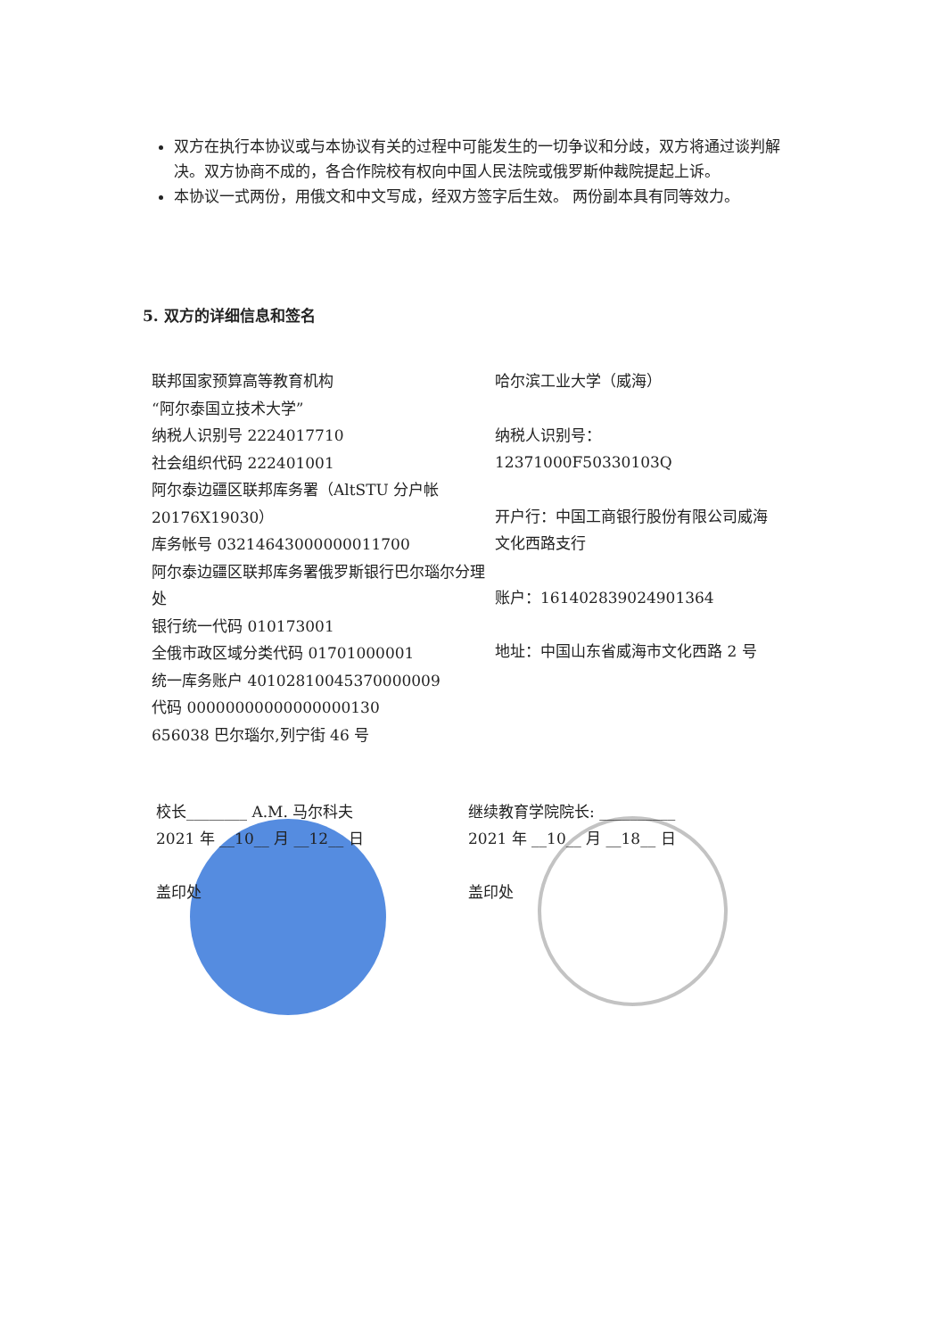双方在执行本协议或与本协议有关的过程中可能发生的一切争议和分歧，双方将通过谈判解决。双方协商不成的，各合作院校有权向中国人民法院或俄罗斯仲裁院提起上诉。
本协议一式两份，用俄文和中文写成，经双方签字后生效。 两份副本具有同等效力。
5. 双方的详细信息和签名
联邦国家预算高等教育机构
“阿尔泰国立技术大学”
纳税人识别号 2224017710
社会组织代码 222401001
阿尔泰边疆区联邦库务署（AltSTU 分户帐 20176X19030）
库务帐号 03214643000000011700
阿尔泰边疆区联邦库务署俄罗斯银行巴尔瑙尔分理处
银行统一代码 010173001
全俄市政区域分类代码 01701000001
统一库务账户 40102810045370000009
代码 00000000000000000130
656038 巴尔瑙尔,列宁街 46 号
哈尔滨工业大学（威海）
纳税人识别号：
12371000F50330103Q
开户行：中国工商银行股份有限公司威海文化西路支行
账户：1614028390249013​64
地址：中国山东省威海市文化西路 2 号
校长________ A.M. 马尔科夫
2021 年 __10__ 月 __12__ 日
盖印处
继续教育学院院长: __________
2021 年 __10__ 月 __18__ 日
盖印处